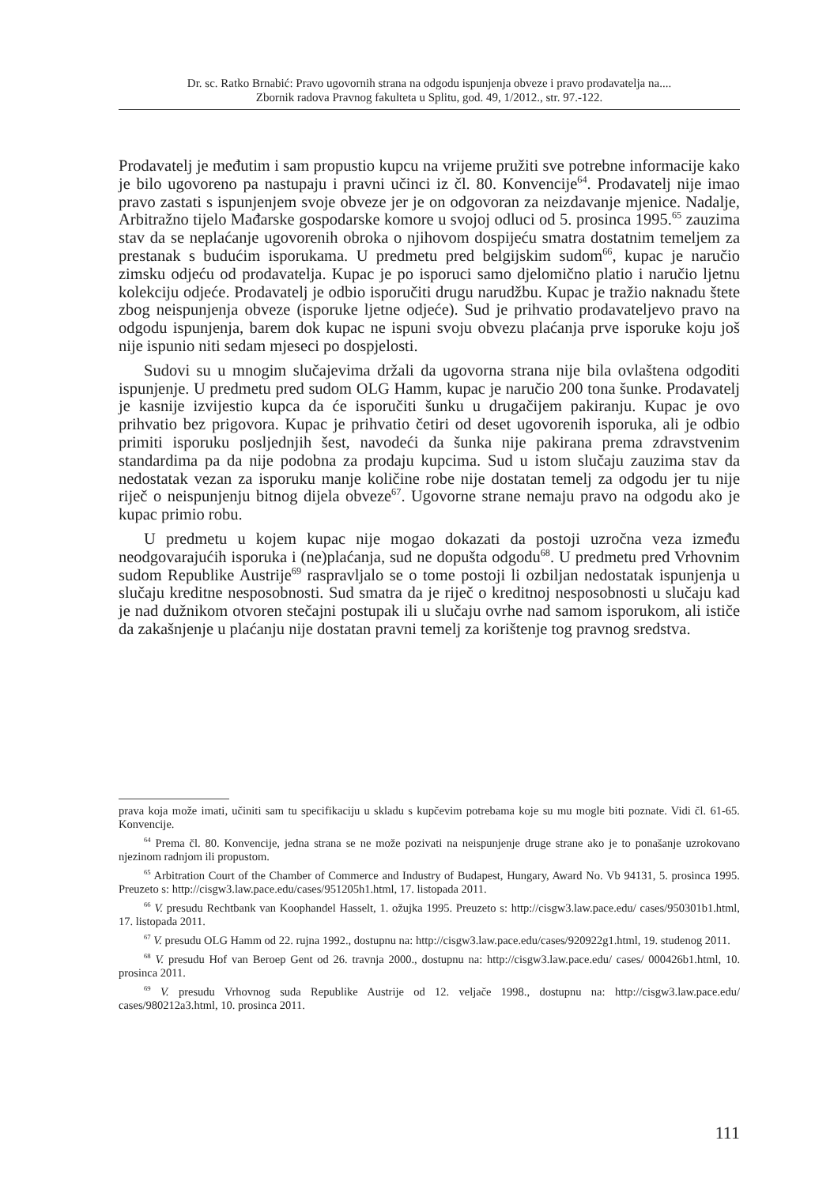Dr. sc. Ratko Brnabić: Pravo ugovornih strana na odgodu ispunjenja obveze i pravo prodavatelja na....
Zbornik radova Pravnog fakulteta u Splitu, god. 49, 1/2012., str. 97.-122.
Prodavatelj je međutim i sam propustio kupcu na vrijeme pružiti sve potrebne informacije kako je bilo ugovoreno pa nastupaju i pravni učinci iz čl. 80. Konvencije<sup>64</sup>. Prodavatelj nije imao pravo zastati s ispunjenjem svoje obveze jer je on odgovoran za neizdavanje mjenice. Nadalje, Arbitražno tijelo Mađarske gospodarske komore u svojoj odluci od 5. prosinca 1995.<sup>65</sup> zauzima stav da se neplaćanje ugovorenih obroka o njihovom dospijeću smatra dostatnim temeljem za prestanak s budućim isporukama. U predmetu pred belgijskim sudom<sup>66</sup>, kupac je naručio zimsku odjeću od prodavatelja. Kupac je po isporuci samo djelomično platio i naručio ljetnu kolekciju odjeće. Prodavatelj je odbio isporučiti drugu narudžbu. Kupac je tražio naknadu štete zbog neispunjenja obveze (isporuke ljetne odjeće). Sud je prihvatio prodavateljevo pravo na odgodu ispunjenja, barem dok kupac ne ispuni svoju obvezu plaćanja prve isporuke koju još nije ispunio niti sedam mjeseci po dospjelosti.
Sudovi su u mnogim slučajevima držali da ugovorna strana nije bila ovlaštena odgoditi ispunjenje. U predmetu pred sudom OLG Hamm, kupac je naručio 200 tona šunke. Prodavatelj je kasnije izvijestio kupca da će isporučiti šunku u drugačijem pakiranju. Kupac je ovo prihvatio bez prigovora. Kupac je prihvatio četiri od deset ugovorenih isporuka, ali je odbio primiti isporuku posljednjih šest, navodeći da šunka nije pakirana prema zdravstvenim standardima pa da nije podobna za prodaju kupcima. Sud u istom slučaju zauzima stav da nedostatak vezan za isporuku manje količine robe nije dostatan temelj za odgodu jer tu nije riječ o neispunjenju bitnog dijela obveze<sup>67</sup>. Ugovorne strane nemaju pravo na odgodu ako je kupac primio robu.
U predmetu u kojem kupac nije mogao dokazati da postoji uzročna veza između neodgovarajućih isporuka i (ne)plaćanja, sud ne dopušta odgodu<sup>68</sup>. U predmetu pred Vrhovnim sudom Republike Austrije<sup>69</sup> raspravljalo se o tome postoji li ozbiljan nedostatak ispunjenja u slučaju kreditne nesposobnosti. Sud smatra da je riječ o kreditnoj nesposobnosti u slučaju kad je nad dužnikom otvoren stečajni postupak ili u slučaju ovrhe nad samom isporukom, ali ističe da zakašnjenje u plaćanju nije dostatan pravni temelj za korištenje tog pravnog sredstva.
prava koja može imati, učiniti sam tu specifikaciju u skladu s kupčevim potrebama koje su mu mogle biti poznate. Vidi čl. 61-65. Konvencije.
<sup>64</sup> Prema čl. 80. Konvencije, jedna strana se ne može pozivati na neispunjenje druge strane ako je to ponašanje uzrokovano njezinom radnjom ili propustom.
<sup>65</sup> Arbitration Court of the Chamber of Commerce and Industry of Budapest, Hungary, Award No. Vb 94131, 5. prosinca 1995. Preuzeto s: http://cisgw3.law.pace.edu/cases/951205h1.html, 17. listopada 2011.
<sup>66</sup> V. presudu Rechtbank van Koophandel Hasselt, 1. ožujka 1995. Preuzeto s: http://cisgw3.law.pace.edu/ cases/950301b1.html, 17. listopada 2011.
<sup>67</sup> V. presudu OLG Hamm od 22. rujna 1992., dostupnu na: http://cisgw3.law.pace.edu/cases/920922g1.html, 19. studenog 2011.
<sup>68</sup> V. presudu Hof van Beroep Gent od 26. travnja 2000., dostupnu na: http://cisgw3.law.pace.edu/ cases/ 000426b1.html, 10. prosinca 2011.
<sup>69</sup> V. presudu Vrhovnog suda Republike Austrije od 12. veljače 1998., dostupnu na: http://cisgw3.law.pace.edu/ cases/980212a3.html, 10. prosinca 2011.
111